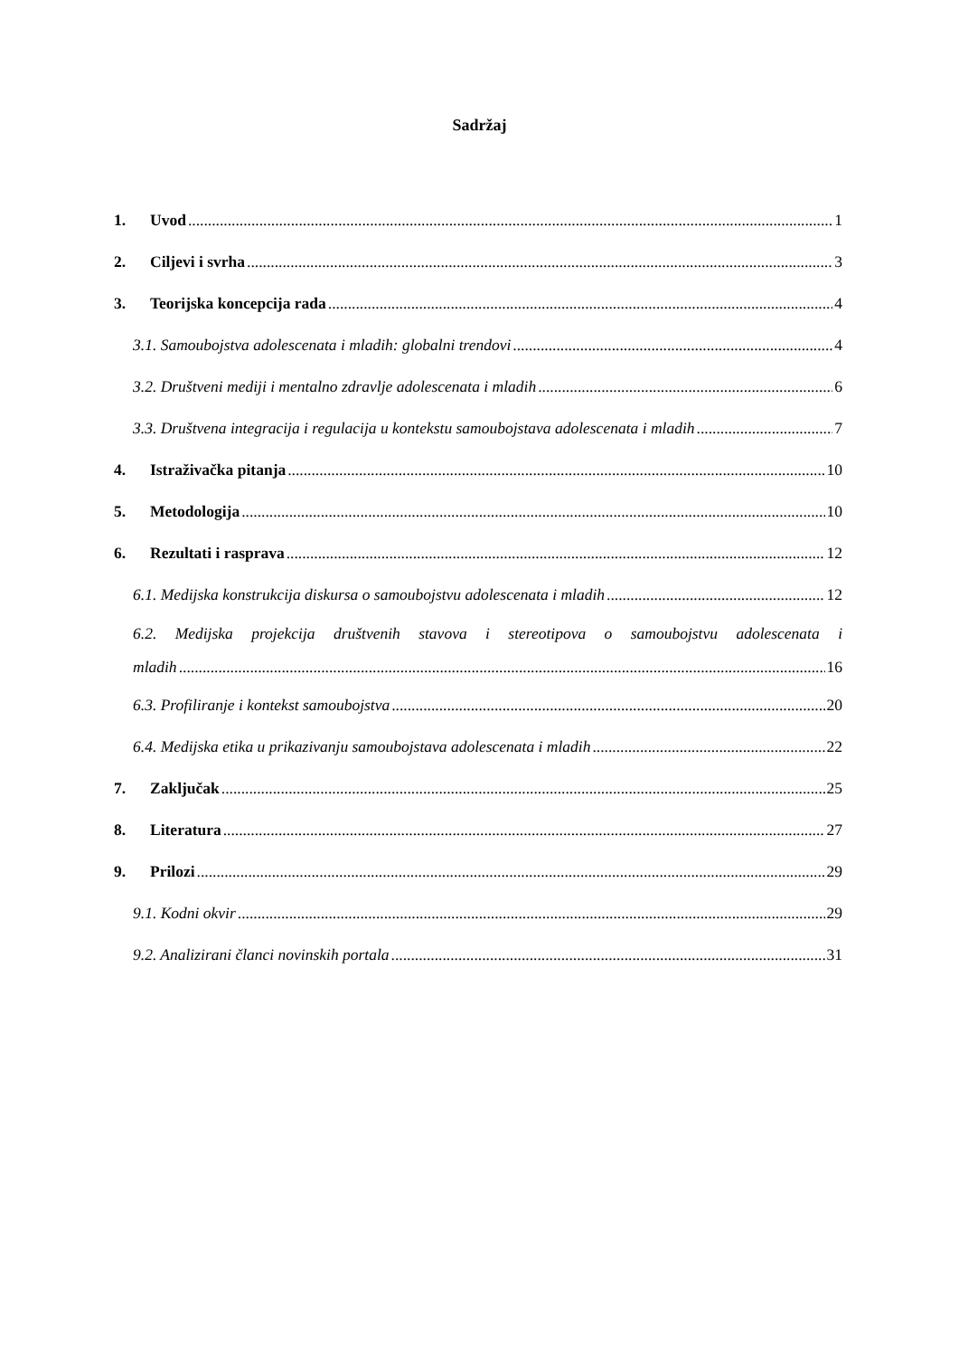Sadržaj
1. Uvod 1
2. Ciljevi i svrha 3
3. Teorijska koncepcija rada 4
3.1. Samoubojstva adolescenata i mladih: globalni trendovi 4
3.2. Društveni mediji i mentalno zdravlje adolescenata i mladih 6
3.3. Društvena integracija i regulacija u kontekstu samoubojstava adolescenata i mladih 7
4. Istraživačka pitanja 10
5. Metodologija 10
6. Rezultati i rasprava 12
6.1. Medijska konstrukcija diskursa o samoubojstvu adolescenata i mladih 12
6.2. Medijska projekcija društvenih stavova i stereotipova o samoubojstvu adolescenata i
mladih 16
6.3. Profiliranje i kontekst samoubojstva 20
6.4. Medijska etika u prikazivanju samoubojstava adolescenata i mladih 22
7. Zaključak 25
8. Literatura 27
9. Prilozi 29
9.1. Kodni okvir 29
9.2. Analizirani članci novinskih portala 31